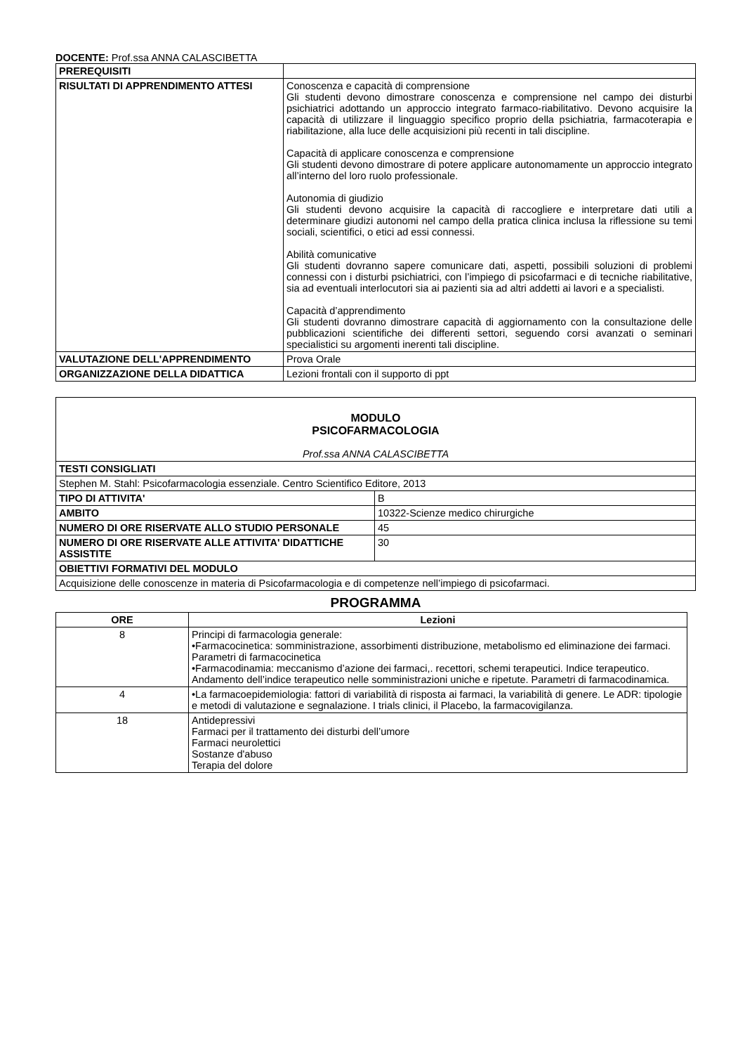DOCENTE: Prof.ssa ANNA CALASCIBETTA
| PREREQUISITI | |
| RISULTATI DI APPRENDIMENTO ATTESI | Conoscenza e capacità di comprensione Gli studenti devono dimostrare conoscenza e comprensione nel campo dei disturbi psichiatrici adottando un approccio integrato farmaco-riabilitativo. Devono acquisire la capacità di utilizzare il linguaggio specifico proprio della psichiatria, farmacoterapia e riabilitazione, alla luce delle acquisizioni più recenti in tali discipline. Capacità di applicare conoscenza e comprensione Gli studenti devono dimostrare di potere applicare autonomamente un approccio integrato all’interno del loro ruolo professionale. Autonomia di giudizio Gli studenti devono acquisire la capacità di raccogliere e interpretare dati utili a determinare giudizi autonomi nel campo della pratica clinica inclusa la riflessione su temi sociali, scientifici, o etici ad essi connessi. Abilità comunicative Gli studenti dovranno sapere comunicare dati, aspetti, possibili soluzioni di problemi connessi con i disturbi psichiatrici, con l’impiego di psicofarmaci e di tecniche riabilitative, sia ad eventuali interlocutori sia ai pazienti sia ad altri addetti ai lavori e a specialisti. Capacità d’apprendimento Gli studenti dovranno dimostrare capacità di aggiornamento con la consultazione delle pubblicazioni scientifiche dei differenti settori, seguendo corsi avanzati o seminari specialistici su argomenti inerenti tali discipline. |
| VALUTAZIONE DELL'APPRENDIMENTO | Prova Orale |
| ORGANIZZAZIONE DELLA DIDATTICA | Lezioni frontali con il supporto di ppt |
| MODULO PSICOFARMACOLOGIA Prof.ssa ANNA CALASCIBETTA | |
| TESTI CONSIGLIATI | |
| Stephen M. Stahl: Psicofarmacologia essenziale. Centro Scientifico Editore, 2013 | |
| TIPO DI ATTIVITA' | B |
| AMBITO | 10322-Scienze medico chirurgiche |
| NUMERO DI ORE RISERVATE ALLO STUDIO PERSONALE | 45 |
| NUMERO DI ORE RISERVATE ALLE ATTIVITA' DIDATTICHE ASSISTITE | 30 |
| OBIETTIVI FORMATIVI DEL MODULO | |
| Acquisizione delle conoscenze in materia di Psicofarmacologia e di competenze nell’impiego di psicofarmaci. | |
PROGRAMMA
| ORE | Lezioni |
| --- | --- |
| 8 | Principi di farmacologia generale: •Farmacocinetica: somministrazione, assorbimenti distribuzione, metabolismo ed eliminazione dei farmaci. Parametri di farmacocinetica •Farmacodinamia: meccanismo d’azione dei farmaci,. recettori, schemi terapeutici. Indice terapeutico. Andamento dell’indice terapeutico nelle somministrazioni uniche e ripetute. Parametri di farmacodinamica. |
| 4 | •La farmacoepidemiologia: fattori di variabilità di risposta ai farmaci, la variabilità di genere. Le ADR: tipologie e metodi di valutazione e segnalazione. I trials clinici, il Placebo, la farmacovigilanza. |
| 18 | Antidepressivi Farmaci per il trattamento dei disturbi dell’umore Farmaci neurolettici Sostanze d'abuso Terapia del dolore |